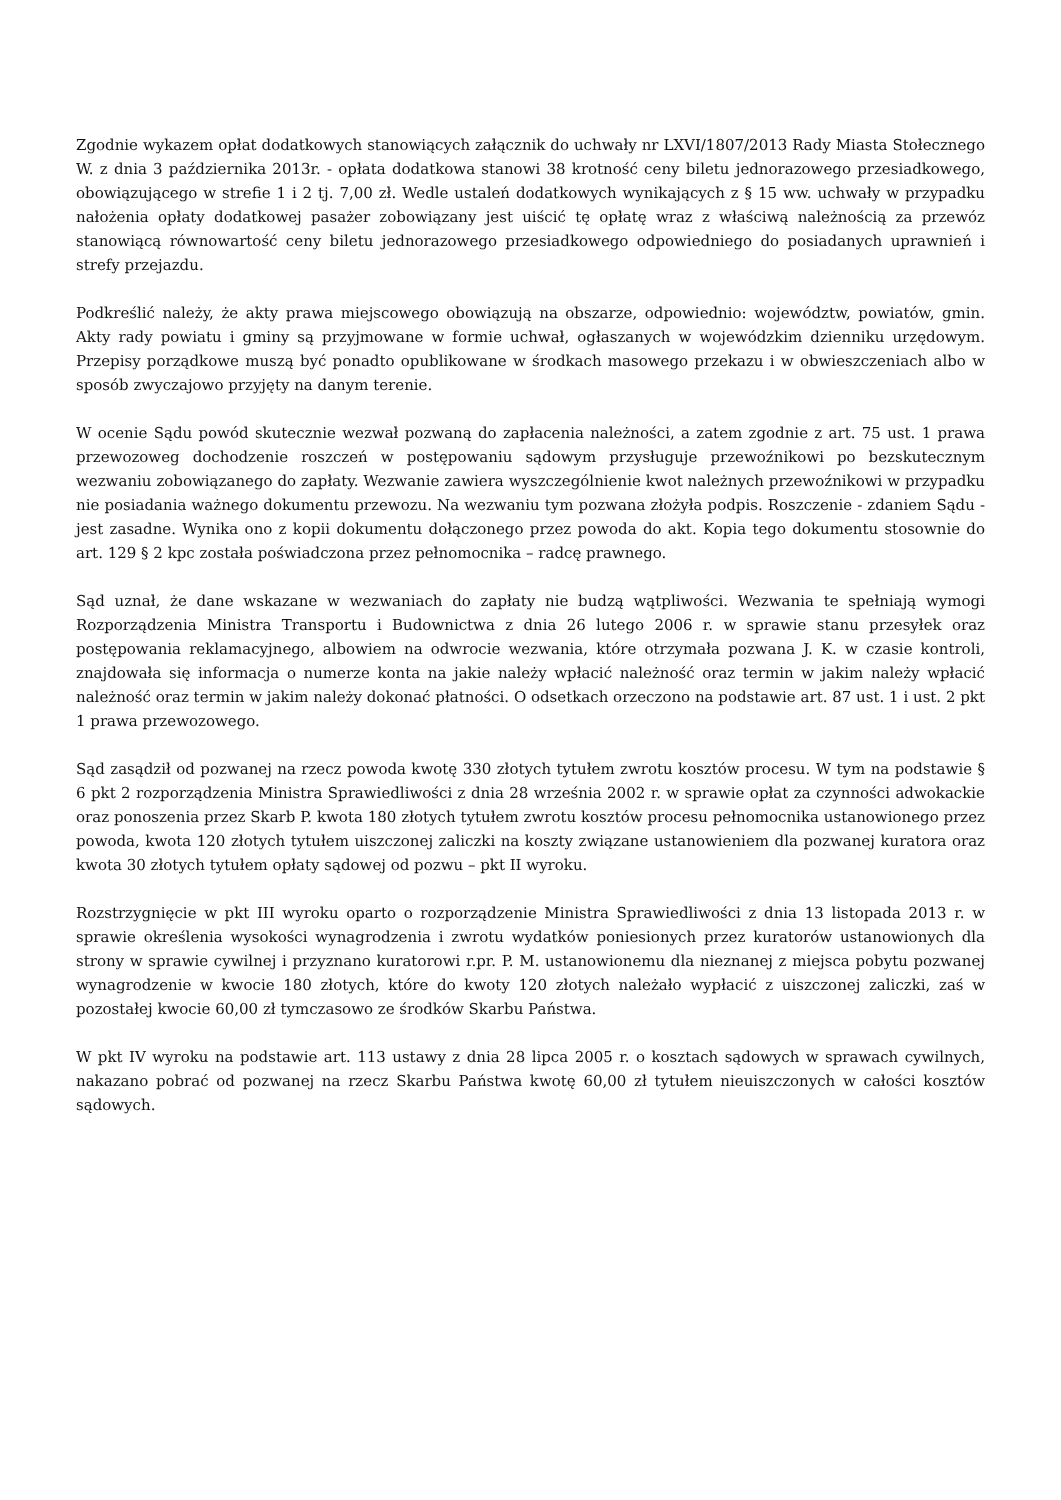Zgodnie wykazem opłat dodatkowych stanowiących załącznik do uchwały nr LXVI/1807/2013 Rady Miasta Stołecznego W. z dnia 3 października 2013r. - opłata dodatkowa stanowi 38 krotność ceny biletu jednorazowego przesiadkowego, obowiązującego w strefie 1 i 2 tj. 7,00 zł. Wedle ustaleń dodatkowych wynikających z § 15 ww. uchwały w przypadku nałożenia opłaty dodatkowej pasażer zobowiązany jest uiścić tę opłatę wraz z właściwą należnością za przewóz stanowiącą równowartość ceny biletu jednorazowego przesiadkowego odpowiedniego do posiadanych uprawnień i strefy przejazdu.
Podkreślić należy, że akty prawa miejscowego obowiązują na obszarze, odpowiednio: województw, powiatów, gmin. Akty rady powiatu i gminy są przyjmowane w formie uchwał, ogłaszanych w wojewódzkim dzienniku urzędowym. Przepisy porządkowe muszą być ponadto opublikowane w środkach masowego przekazu i w obwieszczeniach albo w sposób zwyczajowo przyjęty na danym terenie.
W ocenie Sądu powód skutecznie wezwał pozwaną do zapłacenia należności, a zatem zgodnie z art. 75 ust. 1 prawa przewozoweg dochodzenie roszczeń w postępowaniu sądowym przysługuje przewoźnikowi po bezskutecznym wezwaniu zobowiązanego do zapłaty. Wezwanie zawiera wyszczególnienie kwot należnych przewoźnikowi w przypadku nie posiadania ważnego dokumentu przewozu. Na wezwaniu tym pozwana złożyła podpis. Roszczenie - zdaniem Sądu - jest zasadne. Wynika ono z kopii dokumentu dołączonego przez powoda do akt. Kopia tego dokumentu stosownie do art. 129 § 2 kpc została poświadczona przez pełnomocnika – radcę prawnego.
Sąd uznał, że dane wskazane w wezwaniach do zapłaty nie budzą wątpliwości. Wezwania te spełniają wymogi Rozporządzenia Ministra Transportu i Budownictwa z dnia 26 lutego 2006 r. w sprawie stanu przesyłek oraz postępowania reklamacyjnego, albowiem na odwrocie wezwania, które otrzymała pozwana J. K. w czasie kontroli, znajdowała się informacja o numerze konta na jakie należy wpłacić należność oraz termin w jakim należy wpłacić należność oraz termin w jakim należy dokonać płatności. O odsetkach orzeczono na podstawie art. 87 ust. 1 i ust. 2 pkt 1 prawa przewozowego.
Sąd zasądził od pozwanej na rzecz powoda kwotę 330 złotych tytułem zwrotu kosztów procesu. W tym na podstawie § 6 pkt 2 rozporządzenia Ministra Sprawiedliwości z dnia 28 września 2002 r. w sprawie opłat za czynności adwokackie oraz ponoszenia przez Skarb P. kwota 180 złotych tytułem zwrotu kosztów procesu pełnomocnika ustanowionego przez powoda, kwota 120 złotych tytułem uiszczonej zaliczki na koszty związane ustanowieniem dla pozwanej kuratora oraz kwota 30 złotych tytułem opłaty sądowej od pozwu – pkt II wyroku.
Rozstrzygnięcie w pkt III wyroku oparto o rozporządzenie Ministra Sprawiedliwości z dnia 13 listopada 2013 r. w sprawie określenia wysokości wynagrodzenia i zwrotu wydatków poniesionych przez kuratorów ustanowionych dla strony w sprawie cywilnej i przyznano kuratorowi r.pr. P. M. ustanowionemu dla nieznanej z miejsca pobytu pozwanej wynagrodzenie w kwocie 180 złotych, które do kwoty 120 złotych należało wypłacić z uiszczonej zaliczki, zaś w pozostałej kwocie 60,00 zł tymczasowo ze środków Skarbu Państwa.
W pkt IV wyroku na podstawie art. 113 ustawy z dnia 28 lipca 2005 r. o kosztach sądowych w sprawach cywilnych, nakazano pobrać od pozwanej na rzecz Skarbu Państwa kwotę 60,00 zł tytułem nieuiszczonych w całości kosztów sądowych.